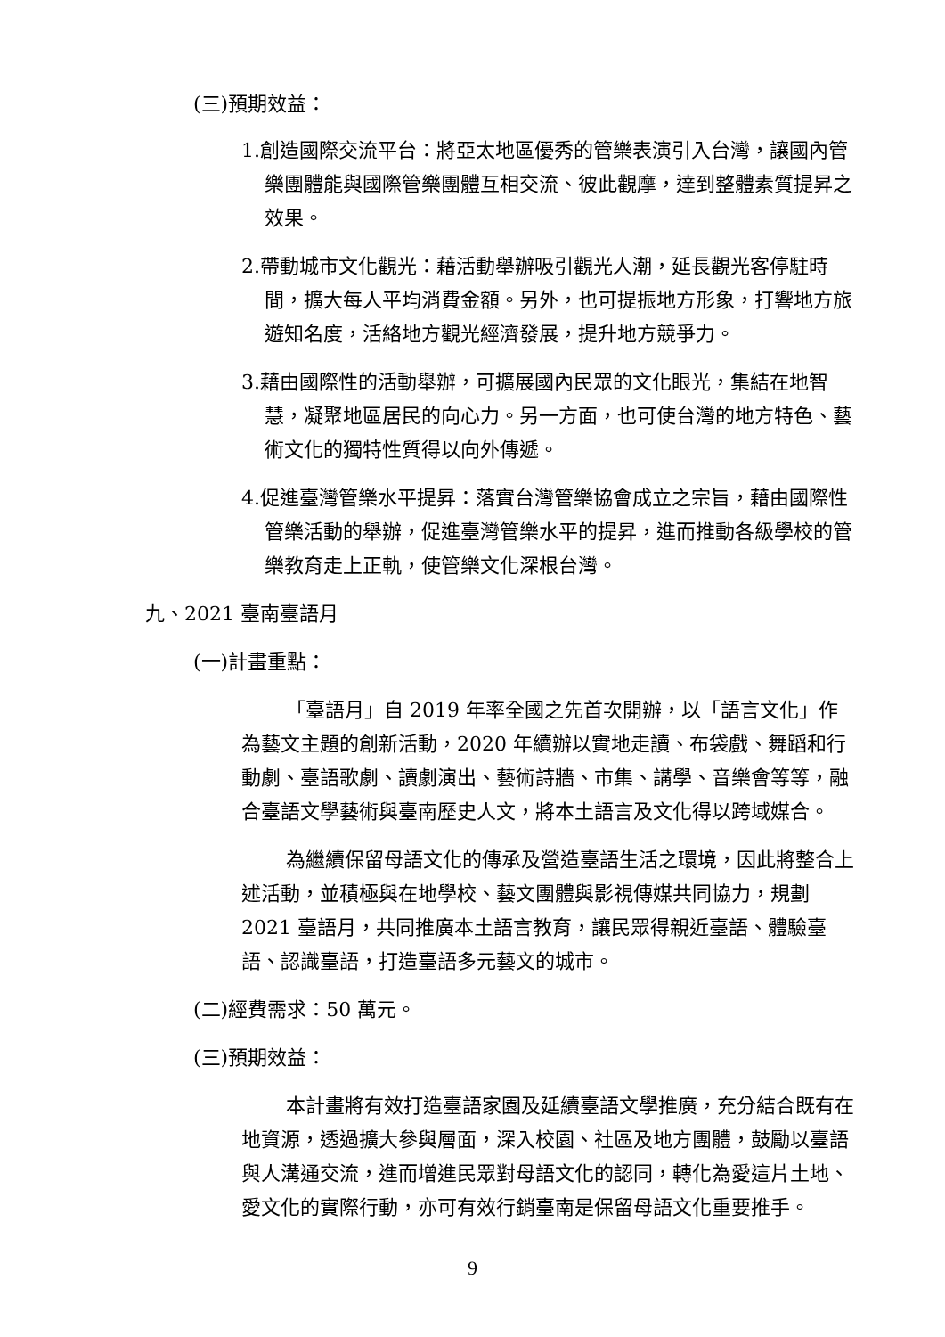(三)預期效益：
1.創造國際交流平台：將亞太地區優秀的管樂表演引入台灣，讓國內管樂團體能與國際管樂團體互相交流、彼此觀摩，達到整體素質提昇之效果。
2.帶動城市文化觀光：藉活動舉辦吸引觀光人潮，延長觀光客停駐時間，擴大每人平均消費金額。另外，也可提振地方形象，打響地方旅遊知名度，活絡地方觀光經濟發展，提升地方競爭力。
3.藉由國際性的活動舉辦，可擴展國內民眾的文化眼光，集結在地智慧，凝聚地區居民的向心力。另一方面，也可使台灣的地方特色、藝術文化的獨特性質得以向外傳遞。
4.促進臺灣管樂水平提昇：落實台灣管樂協會成立之宗旨，藉由國際性管樂活動的舉辦，促進臺灣管樂水平的提昇，進而推動各級學校的管樂教育走上正軌，使管樂文化深根台灣。
九、2021 臺南臺語月
(一)計畫重點：
「臺語月」自 2019 年率全國之先首次開辦，以「語言文化」作為藝文主題的創新活動，2020 年續辦以實地走讀、布袋戲、舞蹈和行動劇、臺語歌劇、讀劇演出、藝術詩牆、市集、講學、音樂會等等，融合臺語文學藝術與臺南歷史人文，將本土語言及文化得以跨域媒合。
為繼續保留母語文化的傳承及營造臺語生活之環境，因此將整合上述活動，並積極與在地學校、藝文團體與影視傳媒共同協力，規劃 2021 臺語月，共同推廣本土語言教育，讓民眾得親近臺語、體驗臺語、認識臺語，打造臺語多元藝文的城市。
(二)經費需求：50 萬元。
(三)預期效益：
本計畫將有效打造臺語家園及延續臺語文學推廣，充分結合既有在地資源，透過擴大參與層面，深入校園、社區及地方團體，鼓勵以臺語與人溝通交流，進而增進民眾對母語文化的認同，轉化為愛這片土地、愛文化的實際行動，亦可有效行銷臺南是保留母語文化重要推手。
9